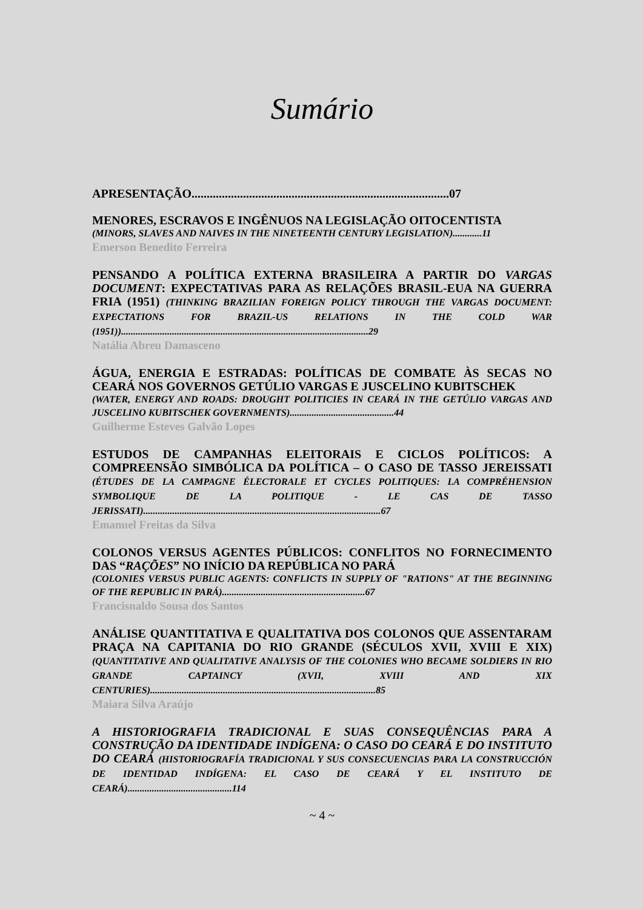Sumário
APRESENTAÇÃO.....................................................................................07
MENORES, ESCRAVOS E INGÊNUOS NA LEGISLAÇÃO OITOCENTISTA
(MINORS, SLAVES AND NAIVES IN THE NINETEENTH CENTURY LEGISLATION)............11
Emerson Benedito Ferreira
PENSANDO A POLÍTICA EXTERNA BRASILEIRA A PARTIR DO VARGAS DOCUMENT: EXPECTATIVAS PARA AS RELAÇÕES BRASIL-EUA NA GUERRA FRIA (1951) (THINKING BRAZILIAN FOREIGN POLICY THROUGH THE VARGAS DOCUMENT: EXPECTATIONS FOR BRAZIL-US RELATIONS IN THE COLD WAR (1951))......................................................................................................29
Natália Abreu Damasceno
ÁGUA, ENERGIA E ESTRADAS: POLÍTICAS DE COMBATE ÀS SECAS NO CEARÁ NOS GOVERNOS GETÚLIO VARGAS E JUSCELINO KUBITSCHEK
(WATER, ENERGY AND ROADS: DROUGHT POLITICIES IN CEARÁ IN THE GETÚLIO VARGAS AND JUSCELINO KUBITSCHEK GOVERNMENTS)...........................................44
Guilherme Esteves Galvão Lopes
ESTUDOS DE CAMPANHAS ELEITORAIS E CICLOS POLÍTICOS: A COMPREENSÃO SIMBÓLICA DA POLÍTICA – O CASO DE TASSO JEREISSATI (ÉTUDES DE LA CAMPAGNE ÉLECTORALE ET CYCLES POLITIQUES: LA COMPRÉHENSION SYMBOLIQUE DE LA POLITIQUE - LE CAS DE TASSO JERISSATI)..................................................................................................67
Emanuel Freitas da Silva
COLONOS VERSUS AGENTES PÚBLICOS: CONFLITOS NO FORNECIMENTO DAS “RAÇÕES” NO INÍCIO DA REPÚBLICA NO PARÁ
(COLONIES VERSUS PUBLIC AGENTS: CONFLICTS IN SUPPLY OF "RATIONS" AT THE BEGINNING OF THE REPUBLIC IN PARÁ)...........................................................67
Francisnaldo Sousa dos Santos
ANÁLISE QUANTITATIVA E QUALITATIVA DOS COLONOS QUE ASSENTARAM PRAÇA NA CAPITANIA DO RIO GRANDE (SÉCULOS XVII, XVIII E XIX) (QUANTITATIVE AND QUALITATIVE ANALYSIS OF THE COLONIES WHO BECAME SOLDIERS IN RIO GRANDE CAPTAINCY (XVII, XVIII AND XIX CENTURIES).............................................................................................85
Maiara Silva Araújo
A HISTORIOGRAFIA TRADICIONAL E SUAS CONSEQUÊNCIAS PARA A CONSTRUÇÃO DA IDENTIDADE INDÍGENA: O CASO DO CEARÁ E DO INSTITUTO DO CEARÁ (HISTORIOGRAFÍA TRADICIONAL Y SUS CONSECUENCIAS PARA LA CONSTRUCCIÓN DE IDENTIDAD INDÍGENA: EL CASO DE CEARÁ Y EL INSTITUTO DE CEARÁ)...........................................114
~ 4 ~